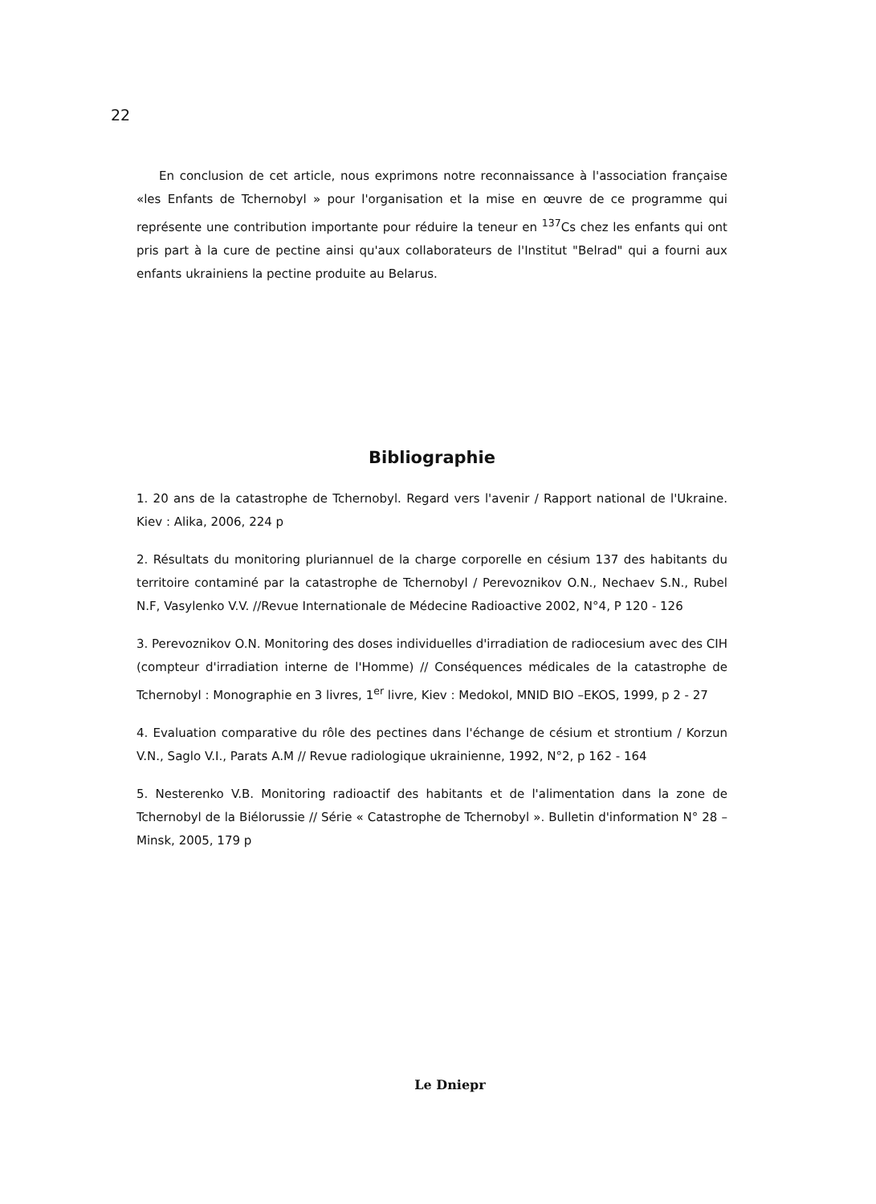22
En conclusion de cet article, nous exprimons notre reconnaissance à l'association française «les Enfants de Tchernobyl » pour l'organisation et la mise en œuvre de ce programme qui représente une contribution importante pour réduire la teneur en <sup>137</sup>Cs chez les enfants qui ont pris part à la cure de pectine ainsi qu'aux collaborateurs de l'Institut "Belrad" qui a fourni aux enfants ukrainiens la pectine produite au Belarus.
Bibliographie
1. 20 ans de la catastrophe de Tchernobyl. Regard vers l'avenir / Rapport national de l'Ukraine. Kiev : Alika, 2006, 224 p
2. Résultats du monitoring pluriannuel de la charge corporelle en césium 137 des habitants du territoire contaminé par la catastrophe de Tchernobyl / Perevoznikov O.N., Nechaev S.N., Rubel N.F, Vasylenko V.V. //Revue Internationale de Médecine Radioactive 2002, N°4, P 120 - 126
3. Perevoznikov O.N. Monitoring des doses individuelles d'irradiation de radiocesium avec des CIH (compteur d'irradiation interne de l'Homme) // Conséquences médicales de la catastrophe de Tchernobyl : Monographie en 3 livres, 1<sup>er</sup> livre, Kiev : Medokol, MNID BIO –EKOS, 1999, p 2 - 27
4. Evaluation comparative du rôle des pectines dans l'échange de césium et strontium / Korzun V.N., Saglo V.I., Parats A.M // Revue radiologique ukrainienne, 1992, N°2, p 162 - 164
5. Nesterenko V.B. Monitoring radioactif des habitants et de l'alimentation dans la zone de Tchernobyl de la Biélorussie // Série « Catastrophe de Tchernobyl ». Bulletin d'information N° 28 – Minsk, 2005, 179 p
Le Dniepr